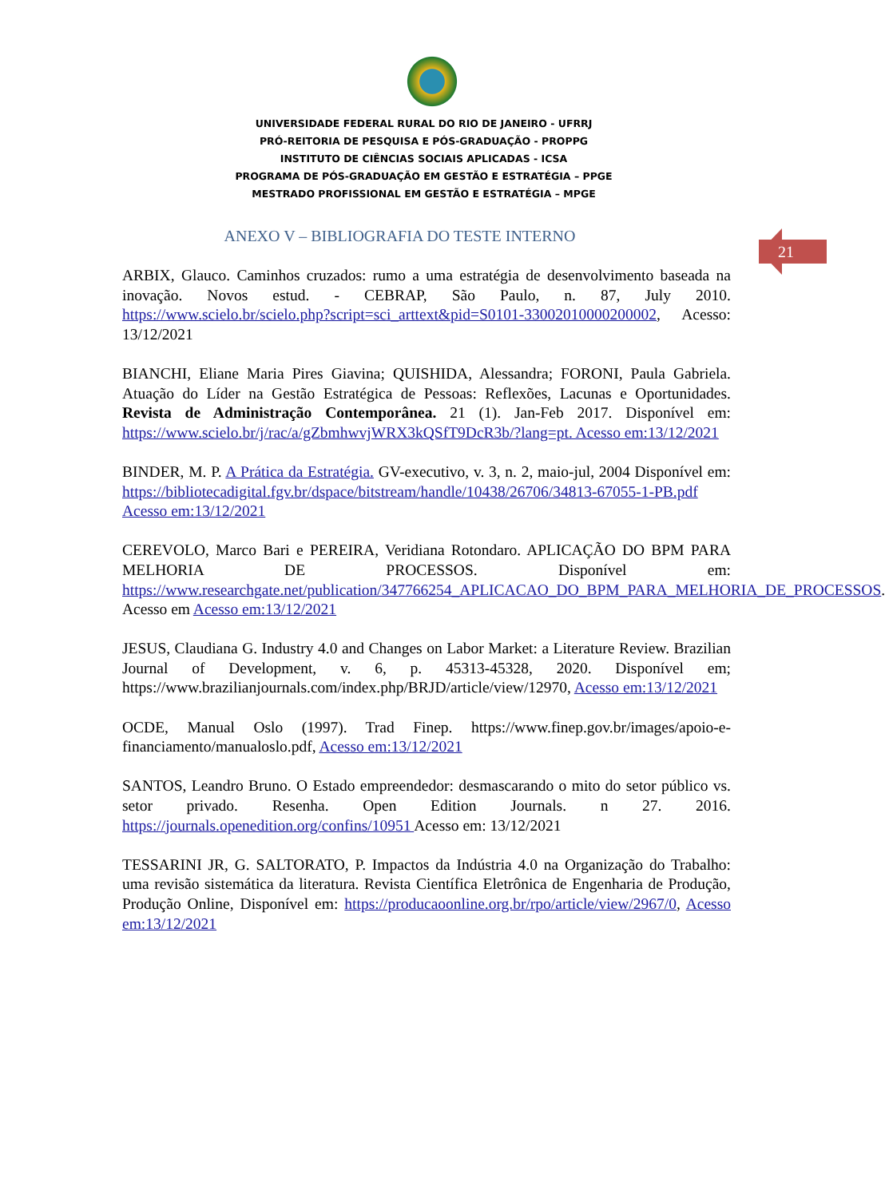UNIVERSIDADE FEDERAL RURAL DO RIO DE JANEIRO - UFRRJ
PRÓ-REITORIA DE PESQUISA E PÓS-GRADUAÇÃO - PROPPG
INSTITUTO DE CIÊNCIAS SOCIAIS APLICADAS - ICSA
PROGRAMA DE PÓS-GRADUAÇÃO EM GESTÃO E ESTRATÉGIA – PPGE
MESTRADO PROFISSIONAL EM GESTÃO E ESTRATÉGIA – MPGE
21
ANEXO V – BIBLIOGRAFIA DO TESTE INTERNO
ARBIX, Glauco. Caminhos cruzados: rumo a uma estratégia de desenvolvimento baseada na inovação. Novos estud. - CEBRAP, São Paulo, n. 87, July 2010. https://www.scielo.br/scielo.php?script=sci_arttext&pid=S0101-33002010000200002, Acesso: 13/12/2021
BIANCHI, Eliane Maria Pires Giavina; QUISHIDA, Alessandra; FORONI, Paula Gabriela. Atuação do Líder na Gestão Estratégica de Pessoas: Reflexões, Lacunas e Oportunidades. Revista de Administração Contemporânea. 21 (1). Jan-Feb 2017. Disponível em: https://www.scielo.br/j/rac/a/gZbmhwvjWRX3kQSfT9DcR3b/?lang=pt. Acesso em:13/12/2021
BINDER, M. P. A Prática da Estratégia. GV-executivo, v. 3, n. 2, maio-jul, 2004 Disponível em: https://bibliotecadigital.fgv.br/dspace/bitstream/handle/10438/26706/34813-67055-1-PB.pdf Acesso em:13/12/2021
CEREVOLO, Marco Bari e PEREIRA, Veridiana Rotondaro. APLICAÇÃO DO BPM PARA MELHORIA DE PROCESSOS. Disponível em: https://www.researchgate.net/publication/347766254_APLICACAO_DO_BPM_PARA_MELHORIA_DE_PROCESSOS. Acesso em Acesso em:13/12/2021
JESUS, Claudiana G. Industry 4.0 and Changes on Labor Market: a Literature Review. Brazilian Journal of Development, v. 6, p. 45313-45328, 2020. Disponível em; https://www.brazilianjournals.com/index.php/BRJD/article/view/12970, Acesso em:13/12/2021
OCDE, Manual Oslo (1997). Trad Finep. https://www.finep.gov.br/images/apoio-e-financiamento/manualoslo.pdf, Acesso em:13/12/2021
SANTOS, Leandro Bruno. O Estado empreendedor: desmascarando o mito do setor público vs. setor privado. Resenha. Open Edition Journals. n 27. 2016. https://journals.openedition.org/confins/10951 Acesso em: 13/12/2021
TESSARINI JR, G. SALTORATO, P. Impactos da Indústria 4.0 na Organização do Trabalho: uma revisão sistemática da literatura. Revista Científica Eletrônica de Engenharia de Produção, Produção Online, Disponível em: https://producaoonline.org.br/rpo/article/view/2967/0, Acesso em:13/12/2021